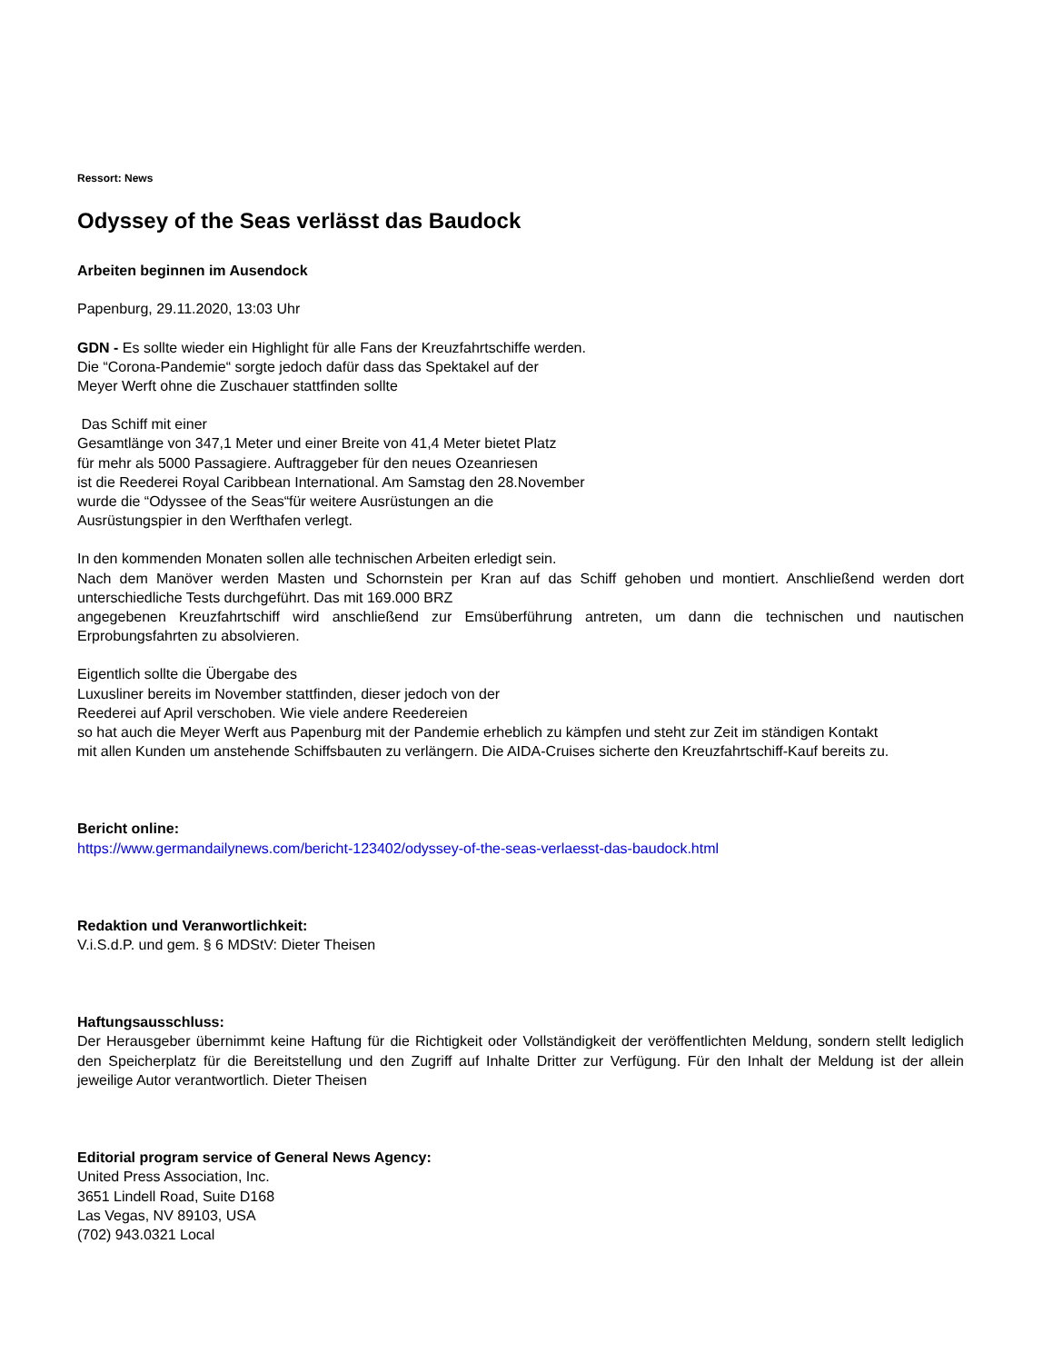Ressort: News
Odyssey of the Seas verlässt das Baudock
Arbeiten beginnen im Ausendock
Papenburg, 29.11.2020, 13:03 Uhr
GDN - Es sollte wieder ein Highlight für alle Fans der Kreuzfahrtschiffe werden.
Die “Corona-Pandemie“ sorgte jedoch dafür dass das Spektakel auf der
Meyer Werft ohne die Zuschauer stattfinden sollte
Das Schiff mit einer
Gesamtlänge von 347,1 Meter und einer Breite von 41,4 Meter bietet Platz
für mehr als 5000 Passagiere. Auftraggeber für den neues Ozeanriesen
ist die Reederei Royal Caribbean International. Am Samstag den 28.November
wurde die “Odyssee of the Seas“für weitere Ausrüstungen an die
Ausrüstungspier in den Werfthafen verlegt.
In den kommenden Monaten sollen alle technischen Arbeiten erledigt sein.
Nach dem Manöver werden Masten und Schornstein per Kran auf das Schiff gehoben und montiert. Anschließend werden dort unterschiedliche Tests durchgeführt. Das mit 169.000 BRZ
angegebenen Kreuzfahrtschiff wird anschließend zur Emsüberführung antreten, um dann die technischen und nautischen Erprobungsfahrten zu absolvieren.
Eigentlich sollte die Übergabe des
Luxusliner bereits im November stattfinden, dieser jedoch von der
Reederei auf April verschoben. Wie viele andere Reedereien
so hat auch die Meyer Werft aus Papenburg mit der Pandemie erheblich zu kämpfen und steht zur Zeit im ständigen Kontakt
mit allen Kunden um anstehende Schiffsbauten zu verlängern. Die AIDA-Cruises sicherte den Kreuzfahrtschiff-Kauf bereits zu.
Bericht online:
https://www.germandailynews.com/bericht-123402/odyssey-of-the-seas-verlaesst-das-baudock.html
Redaktion und Veranwortlichkeit:
V.i.S.d.P. und gem. § 6 MDStV: Dieter Theisen
Haftungsausschluss:
Der Herausgeber übernimmt keine Haftung für die Richtigkeit oder Vollständigkeit der veröffentlichten Meldung, sondern stellt lediglich den Speicherplatz für die Bereitstellung und den Zugriff auf Inhalte Dritter zur Verfügung. Für den Inhalt der Meldung ist der allein jeweilige Autor verantwortlich. Dieter Theisen
Editorial program service of General News Agency:
United Press Association, Inc.
3651 Lindell Road, Suite D168
Las Vegas, NV 89103, USA
(702) 943.0321 Local